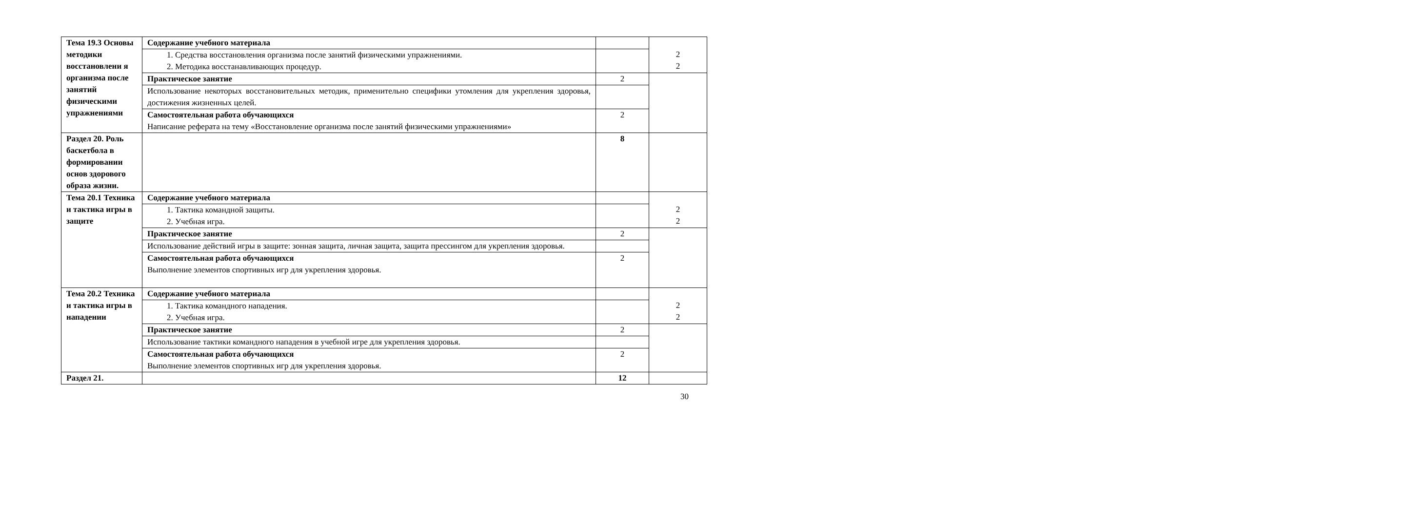| Тема 19.3 Основы методики восстановлени я организма после занятий физическими упражнениями | Содержание учебного материала | | 2 2 |
| | 1. Средства восстановления организма после занятий физическими упражнениями. 2. Методика восстанавливающих процедур. | | |
| | Практическое занятие | 2 | |
| | Использование некоторых восстановительных методик, применительно специфики утомления для укрепления здоровья, достижения жизненных целей. | | |
| | Самостоятельная работа обучающихся Написание реферата на тему «Восстановление организма после занятий физическими упражнениями» | 2 | |
| Раздел 20. Роль баскетбола в формировании основ здорового образа жизни. | | 8 | |
| Тема 20.1 Техника и тактика игры в защите | Содержание учебного материала | | 2 2 |
| | 1. Тактика командной защиты. 2. Учебная игра. | | |
| | Практическое занятие | 2 | |
| | Использование действий игры в защите: зонная защита, личная защита, защита прессингом для укрепления здоровья. | | |
| | Самостоятельная работа обучающихся Выполнение элементов спортивных игр для укрепления здоровья. | 2 | |
| Тема 20.2 Техника и тактика игры в нападении | Содержание учебного материала | | 2 2 |
| | 1. Тактика командного нападения. 2. Учебная игра. | | |
| | Практическое занятие | 2 | |
| | Использование тактики командного нападения в учебной игре для укрепления здоровья. | | |
| | Самостоятельная работа обучающихся Выполнение элементов спортивных игр для укрепления здоровья. | 2 | |
| Раздел 21. | | 12 | |
30